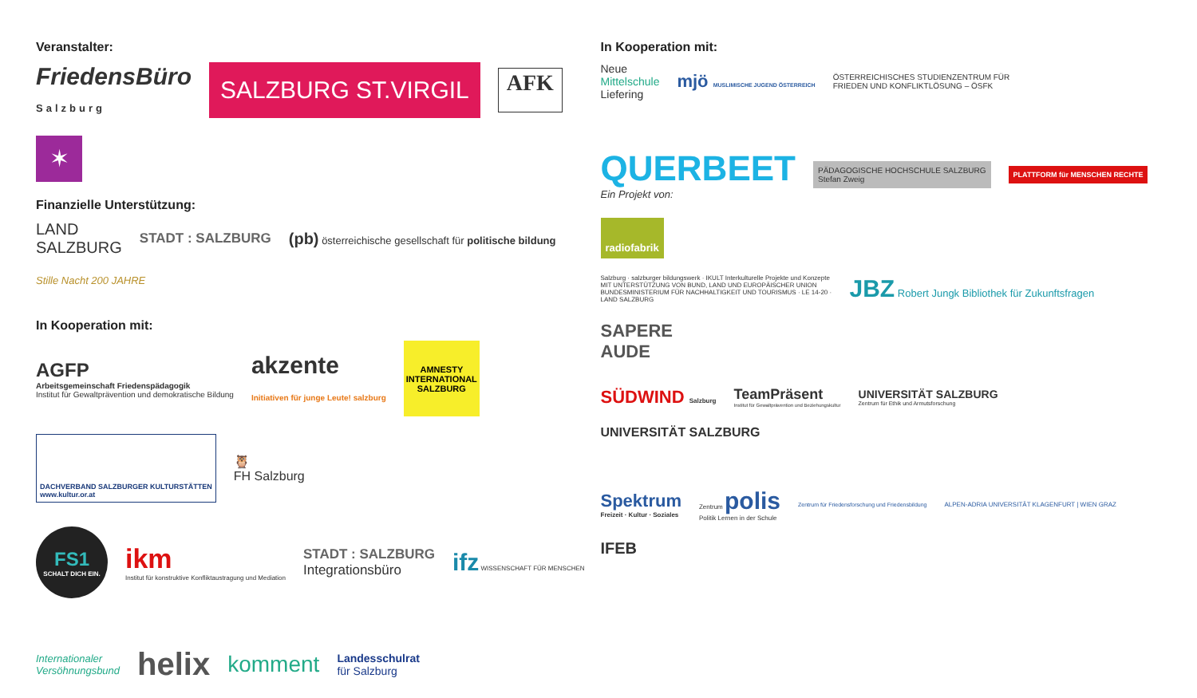Veranstalter:
FriedensBüro
Salzburg
SALZBURG ST.VIRGIL
AFK
✶
Finanzielle Unterstützung:
LAND
SALZBURG
STADT : SALZBURG
(pb) österreichische gesellschaft für politische bildung
Stille Nacht 200 JAHRE
In Kooperation mit:
AGFP
Arbeitsgemeinschaft Friedenspädagogik
Institut für Gewaltprävention und demokratische Bildung
akzente
Initiativen für junge Leute! salzburg
AMNESTY INTERNATIONAL SALZBURG
DACHVERBAND SALZBURGER KULTURSTÄTTEN
www.kultur.or.at
🦉
FH Salzburg
FS1
SCHALT DICH EIN.
ikm
Institut für konstruktive Konfliktaustragung und Mediation
STADT : SALZBURG
Integrationsbüro
ifz WISSENSCHAFT FÜR MENSCHEN
Internationaler
Versöhnungsbund
helix
komment
Landesschulrat
für Salzburg
In Kooperation mit:
Neue
Mittelschule
Liefering
mjö MUSLIMISCHE JUGEND ÖSTERREICH
ÖSTERREICHISCHES STUDIENZENTRUM FÜR
FRIEDEN UND KONFLIKTLÖSUNG – ÖSFK
QUERBEET
Ein Projekt von:
PÄDAGOGISCHE HOCHSCHULE SALZBURG
Stefan Zweig
PLATTFORM für MENSCHEN RECHTE
radiofabrik
Salzburg · salzburger bildungswerk · IKULT Interkulturelle Projekte und Konzepte
MIT UNTERSTÜTZUNG VON BUND, LAND UND EUROPÄISCHER UNION
BUNDESMINISTERIUM FÜR NACHHALTIGKEIT UND TOURISMUS · LE 14-20 · LAND SALZBURG
JBZ Robert Jungk Bibliothek für Zukunftsfragen
SAPERE
AUDE
SÜDWIND Salzburg
TeamPräsent
Institut für Gewaltprävention und Beziehungskultur
UNIVERSITÄT SALZBURG
Zentrum für Ethik und Armutsforschung
UNIVERSITÄT SALZBURG
Spektrum
Freizeit · Kultur · Soziales
Zentrum polis
Politik Lernen in der Schule
Zentrum für Friedensforschung und Friedensbildung
ALPEN-ADRIA UNIVERSITÄT KLAGENFURT | WIEN GRAZ
IFEB